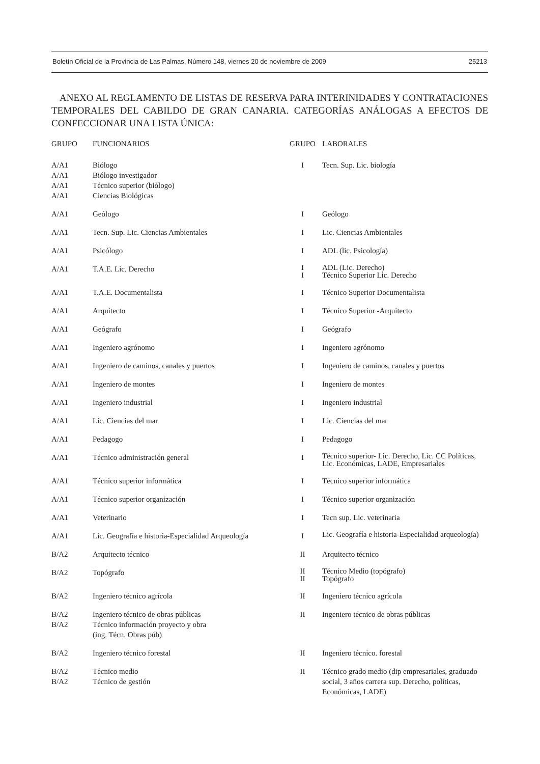Boletín Oficial de la Provincia de Las Palmas. Número 148, viernes 20 de noviembre de 2009 25213
ANEXO AL REGLAMENTO DE LISTAS DE RESERVA PARA INTERINIDADES Y CONTRATACIONES TEMPORALES DEL CABILDO DE GRAN CANARIA. CATEGORÍAS ANÁLOGAS A EFECTOS DE CONFECCIONAR UNA LISTA ÚNICA:
| GRUPO | FUNCIONARIOS | GRUPO | LABORALES |
| --- | --- | --- | --- |
| A/A1 A/A1 A/A1 A/A1 | Biólogo Biólogo investigador Técnico superior (biólogo) Ciencias Biológicas | I | Tecn. Sup. Lic. biología |
| A/A1 | Geólogo | I | Geólogo |
| A/A1 | Tecn. Sup. Lic. Ciencias Ambientales | I | Lic. Ciencias Ambientales |
| A/A1 | Psicólogo | I | ADL (lic. Psicología) |
| A/A1 | T.A.E. Lic. Derecho | I I | ADL (Lic. Derecho) Técnico Superior Lic. Derecho |
| A/A1 | T.A.E. Documentalista | I | Técnico Superior Documentalista |
| A/A1 | Arquitecto | I | Técnico Superior -Arquitecto |
| A/A1 | Geógrafo | I | Geógrafo |
| A/A1 | Ingeniero agrónomo | I | Ingeniero agrónomo |
| A/A1 | Ingeniero de caminos, canales y puertos | I | Ingeniero de caminos, canales y puertos |
| A/A1 | Ingeniero de montes | I | Ingeniero de montes |
| A/A1 | Ingeniero industrial | I | Ingeniero industrial |
| A/A1 | Lic. Ciencias del mar | I | Lic. Ciencias del mar |
| A/A1 | Pedagogo | I | Pedagogo |
| A/A1 | Técnico administración general | I | Técnico superior- Lic. Derecho, Lic. CC Políticas, Lic. Económicas, LADE, Empresariales |
| A/A1 | Técnico superior informática | I | Técnico superior informática |
| A/A1 | Técnico superior organización | I | Técnico superior organización |
| A/A1 | Veterinario | I | Tecn sup. Lic. veterinaria |
| A/A1 | Lic. Geografía e historia-Especialidad Arqueología | I | Lic. Geografía e historia-Especialidad arqueología) |
| B/A2 | Arquitecto técnico | II | Arquitecto técnico |
| B/A2 | Topógrafo | II II | Técnico Medio (topógrafo) Topógrafo |
| B/A2 | Ingeniero técnico agrícola | II | Ingeniero técnico agrícola |
| B/A2 B/A2 | Ingeniero técnico de obras públicas Técnico información proyecto y obra (ing. Técn. Obras púb) | II | Ingeniero técnico de obras públicas |
| B/A2 | Ingeniero técnico forestal | II | Ingeniero técnico. forestal |
| B/A2 B/A2 | Técnico medio Técnico de gestión | II | Técnico grado medio (dip empresariales, graduado social, 3 años carrera sup. Derecho, políticas, Económicas, LADE) |